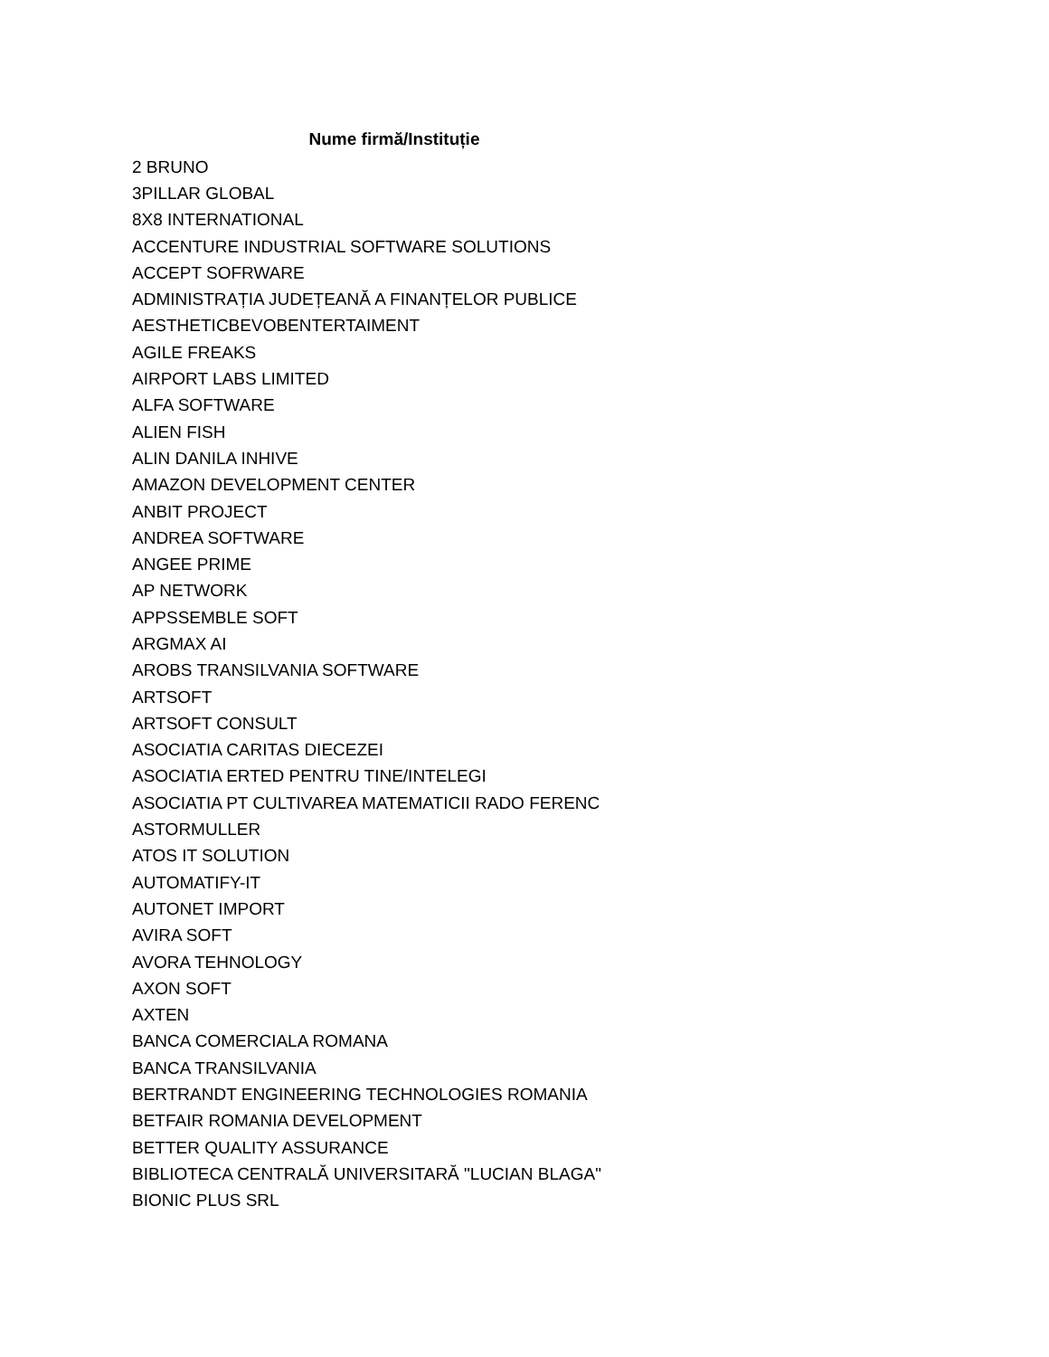| Nume firmă/Instituție |
| --- |
| 2 BRUNO |
| 3PILLAR GLOBAL |
| 8X8 INTERNATIONAL |
| ACCENTURE INDUSTRIAL SOFTWARE SOLUTIONS |
| ACCEPT SOFRWARE |
| ADMINISTRAȚIA JUDEȚEANĂ A FINANȚELOR PUBLICE |
| AESTHETICBEVOBENTERTAIMENT |
| AGILE FREAKS |
| AIRPORT LABS LIMITED |
| ALFA SOFTWARE |
| ALIEN FISH |
| ALIN DANILA INHIVE |
| AMAZON DEVELOPMENT CENTER |
| ANBIT PROJECT |
| ANDREA SOFTWARE |
| ANGEE PRIME |
| AP NETWORK |
| APPSSEMBLE SOFT |
| ARGMAX AI |
| AROBS TRANSILVANIA SOFTWARE |
| ARTSOFT |
| ARTSOFT CONSULT |
| ASOCIATIA CARITAS DIECEZEI |
| ASOCIATIA ERTED PENTRU TINE/INTELEGI |
| ASOCIATIA PT CULTIVAREA MATEMATICII RADO FERENC |
| ASTORMULLER |
| ATOS IT SOLUTION |
| AUTOMATIFY-IT |
| AUTONET IMPORT |
| AVIRA SOFT |
| AVORA TEHNOLOGY |
| AXON SOFT |
| AXTEN |
| BANCA COMERCIALA ROMANA |
| BANCA TRANSILVANIA |
| BERTRANDT ENGINEERING TECHNOLOGIES ROMANIA |
| BETFAIR ROMANIA DEVELOPMENT |
| BETTER QUALITY ASSURANCE |
| BIBLIOTECA CENTRALĂ UNIVERSITARĂ "LUCIAN BLAGA" |
| BIONIC PLUS SRL |